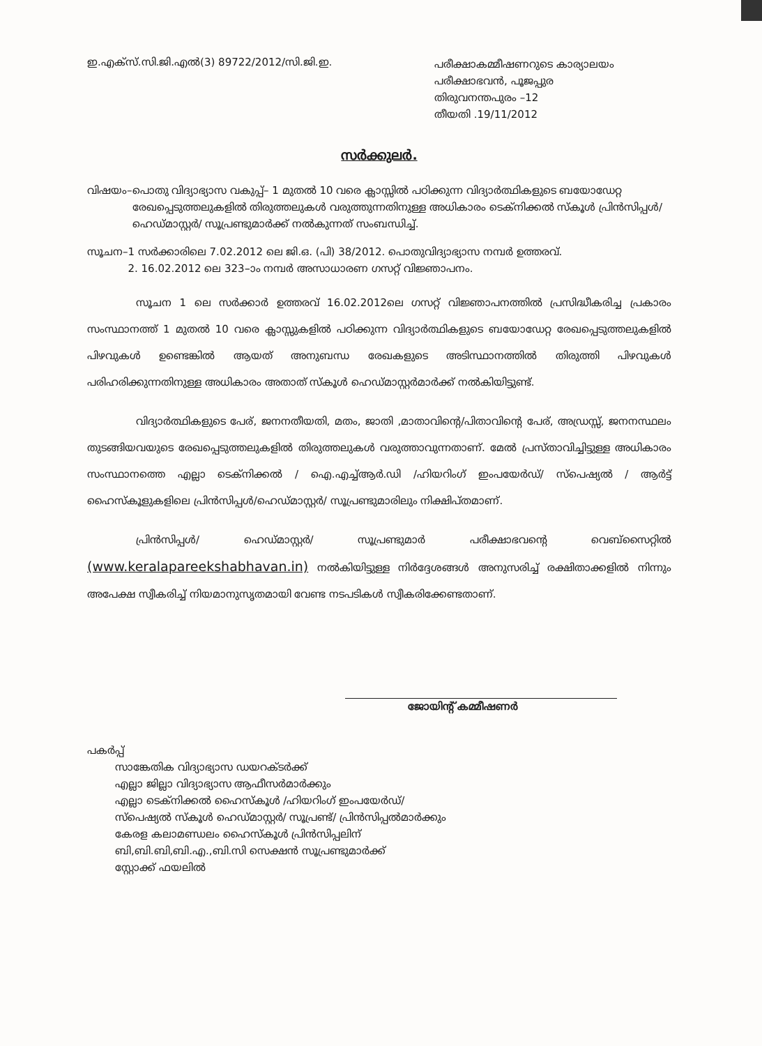ഇ.എക്സ്.സി.ജി.എൽ(3) 89722/2012/സി.ജി.ഇ.
പരീക്ഷാകമ്മീഷണറുടെ കാര്യാലയം
പരീക്ഷാഭവൻ, പൂജപ്പുര
തിരുവനന്തപുരം –12
തീയതി .19/11/2012
സർക്കുലർ.
വിഷയം– പൊതു വിദ്യാഭ്യാസ വകുപ്പ്– 1 മുതൽ 10 വരെ ക്ലാസ്സിൽ പഠിക്കുന്ന വിദ്യാർത്ഥികളുടെ ബയോഡേറ്റ രേഖപ്പെടുത്തലുകളിൽ തിരുത്തലുകൾ വരുത്തുന്നതിനുള്ള അധികാരം ടെക്നിക്കൽ സ്കൂൾ പ്രിൻസിപ്പൾ/ ഹെഡ്മാസ്റ്റർ/ സൂപ്രണ്ടുമാർക്ക് നൽകുന്നത് സംബന്ധിച്ച്.
സൂചന– 1 സർക്കാരിലെ 7.02.2012 ലെ ജി.ഒ. (പി) 38/2012. പൊതുവിദ്യാഭ്യാസ നമ്പർ ഉത്തരവ്.
2. 16.02.2012 ലെ 323–ാം നമ്പർ അസാധാരണ ഗസറ്റ് വിജ്ഞാപനം.
സൂചന 1 ലെ സർക്കാർ ഉത്തരവ് 16.02.2012ലെ ഗസറ്റ് വിജ്ഞാപനത്തിൽ പ്രസിദ്ധീകരിച്ച പ്രകാരം സംസ്ഥാനത്ത് 1 മുതൽ 10 വരെ ക്ലാസ്സുകളിൽ പഠിക്കുന്ന വിദ്യാർത്ഥികളുടെ ബയോഡേറ്റ രേഖപ്പെടുത്തലുകളിൽ പിഴവുകൾ ഉണ്ടെങ്കിൽ ആയത് അനുബന്ധ രേഖകളുടെ അടിസ്ഥാനത്തിൽ തിരുത്തി പിഴവുകൾ പരിഹരിക്കുന്നതിനുള്ള അധികാരം അതാത് സ്കൂൾ ഹെഡ്മാസ്റ്റർമാർക്ക് നൽകിയിട്ടുണ്ട്.
വിദ്യാർത്ഥികളുടെ പേര്, ജനനതീയതി, മതം, ജാതി ,മാതാവിന്റെ/പിതാവിന്റെ പേര്, അഡ്രസ്സ്, ജനനസ്ഥലം തുടങ്ങിയവയുടെ രേഖപ്പെടുത്തലുകളിൽ തിരുത്തലുകൾ വരുത്താവുന്നതാണ്. മേൽ പ്രസ്താവിച്ചിട്ടുള്ള അധികാരം സംസ്ഥാനത്തെ എല്ലാ ടെക്നിക്കൽ / ഐ.എച്ച്ആർ.ഡി /ഹിയറിംഗ് ഇംപയേർഡ്/ സ്പെഷ്യൽ / ആർട്ട് ഹൈസ്കൂളുകളിലെ പ്രിൻസിപ്പൾ/ഹെഡ്മാസ്റ്റർ/ സൂപ്രണ്ടുമാരിലും നിക്ഷിപ്തമാണ്.
പ്രിൻസിപ്പൾ/ ഹെഡ്മാസ്റ്റർ/ സൂപ്രണ്ടുമാർ പരീക്ഷാഭവന്റെ വെബ്സൈറ്റിൽ (www.keralapareekshabhavan.in) നൽകിയിട്ടുള്ള നിർദ്ദേശങ്ങൾ അനുസരിച്ച് രക്ഷിതാക്കളിൽ നിന്നും അപേക്ഷ സ്വീകരിച്ച് നിയമാനുസൃതമായി വേണ്ട നടപടികൾ സ്വീകരിക്കേണ്ടതാണ്.
ജോയിന്റ് കമ്മീഷണർ
പകർപ്പ്
സാങ്കേതിക വിദ്യാഭ്യാസ ഡയറക്ടർക്ക്
എല്ലാ ജില്ലാ വിദ്യാഭ്യാസ ആഫീസർമാർക്കും
എല്ലാ ടെക്നിക്കൽ ഹൈസ്കൂൾ /ഹിയറിംഗ് ഇംപയേർഡ്/
സ്പെഷ്യൽ സ്കൂൾ ഹെഡ്മാസ്റ്റർ/ സൂപ്രണ്ട്/ പ്രിൻസിപ്പൽമാർക്കും
കേരള കലാമണ്ഡലം ഹൈസ്കൂൾ പ്രിൻസിപ്പലിന്
ബി,ബി.ബി,ബി.എ.,ബി.സി സെക്ഷൻ സൂപ്രണ്ടുമാർക്ക്
സ്റ്റോക്ക് ഫയലിൽ